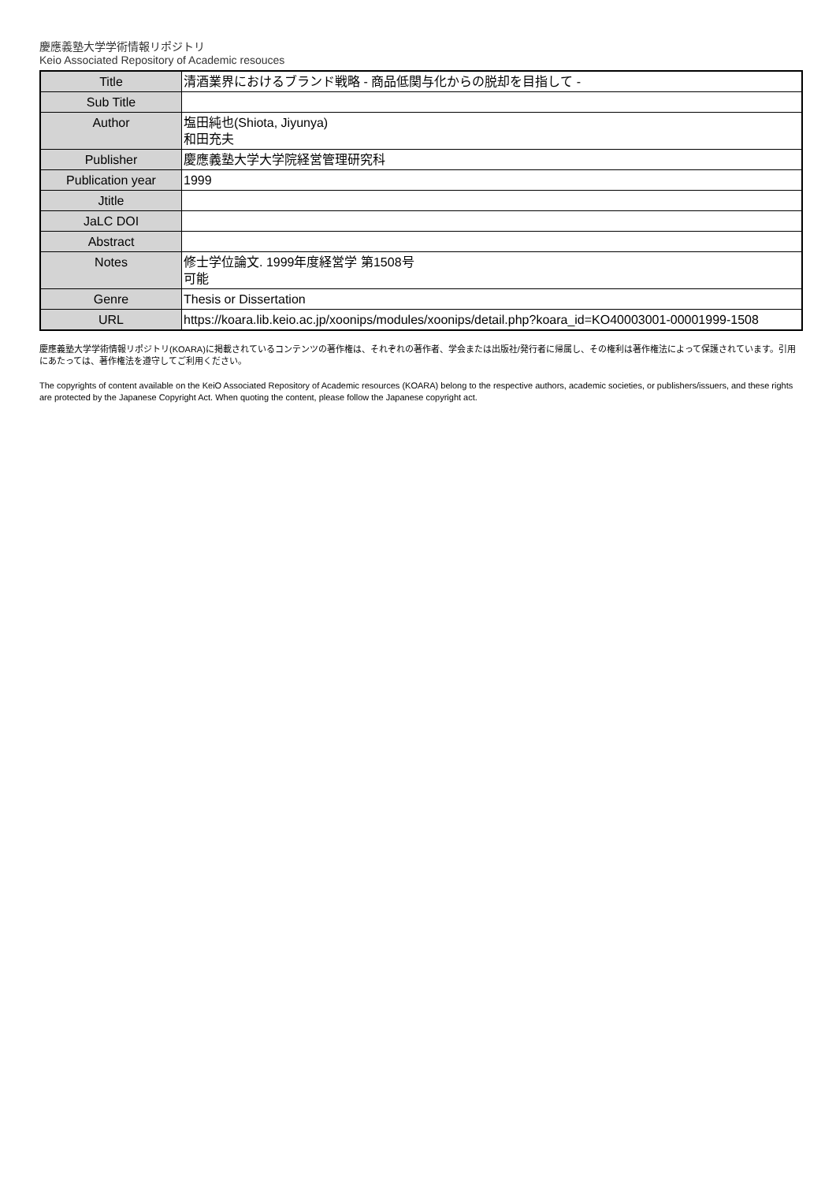慶應義塾大学学術情報リポジトリ
Keio Associated Repository of Academic resouces
| Title | 清酒業界におけるブランド戦略 - 商品低関与化からの脱却を目指して - |
| Sub Title | |
| Author | 塩田純也(Shiota, Jiyunya) 和田充夫 |
| Publisher | 慶應義塾大学大学院経営管理研究科 |
| Publication year | 1999 |
| Jtitle | |
| JaLC DOI | |
| Abstract | |
| Notes | 修士学位論文. 1999年度経営学 第1508号 可能 |
| Genre | Thesis or Dissertation |
| URL | https://koara.lib.keio.ac.jp/xoonips/modules/xoonips/detail.php?koara_id=KO40003001-00001999-1508 |
慶應義塾大学学術情報リポジトリ(KOARA)に掲載されているコンテンツの著作権は、それぞれの著作者、学会または出版社/発行者に帰属し、その権利は著作権法によって保護されています。引用にあたっては、著作権法を遵守してご利用ください。
The copyrights of content available on the KeiO Associated Repository of Academic resources (KOARA) belong to the respective authors, academic societies, or publishers/issuers, and these rights are protected by the Japanese Copyright Act. When quoting the content, please follow the Japanese copyright act.